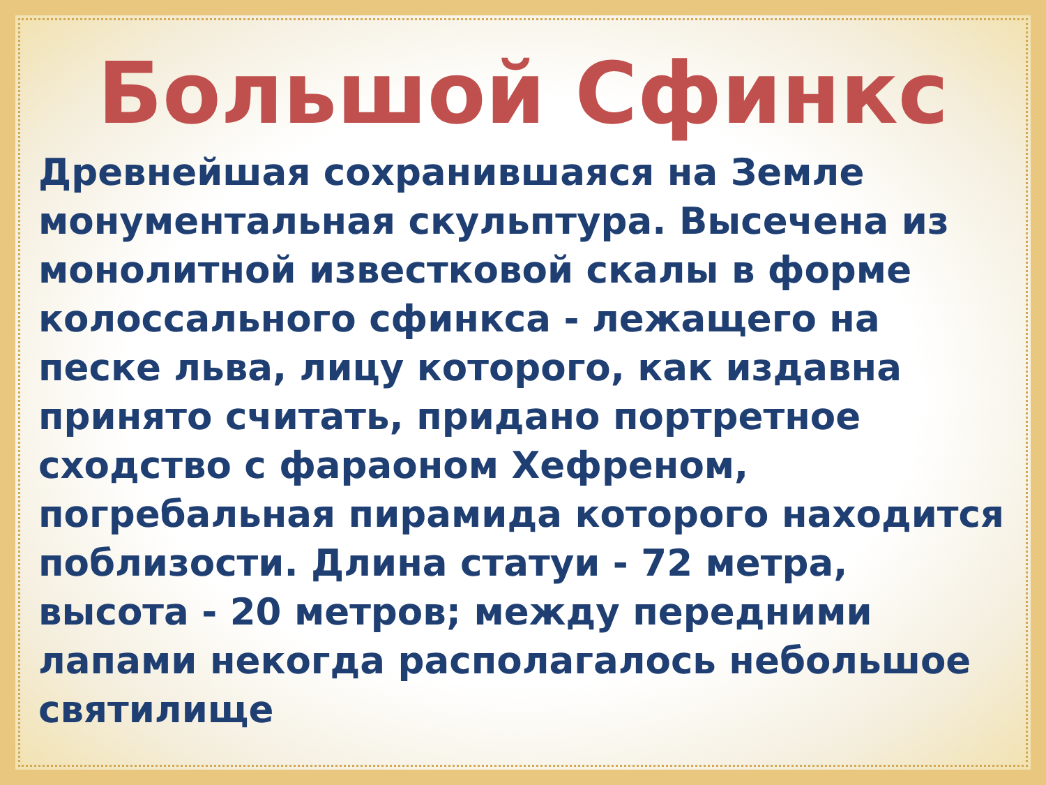Большой Сфинкс
Древнейшая сохранившаяся на Земле монументальная скульптура. Высечена из монолитной известковой скалы в форме колоссального сфинкса - лежащего на песке льва, лицу которого, как издавна принято считать, придано портретное сходство с фараоном Хефреном, погребальная пирамида которого находится поблизости. Длина статуи - 72 метра, высота - 20 метров; между передними лапами некогда располагалось небольшое святилище